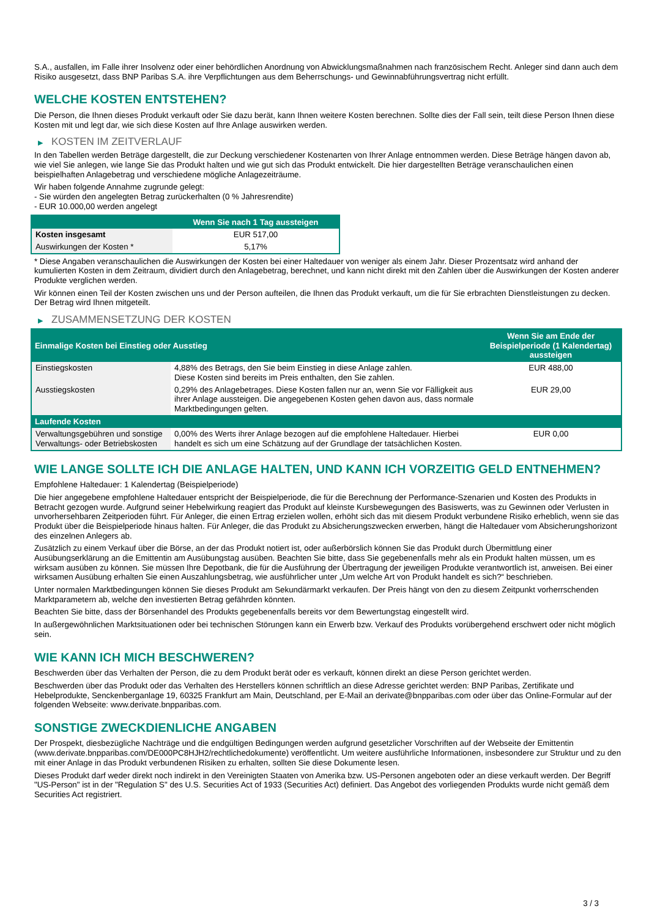S.A., ausfallen, im Falle ihrer Insolvenz oder einer behördlichen Anordnung von Abwicklungsmaßnahmen nach französischem Recht. Anleger sind dann auch dem Risiko ausgesetzt, dass BNP Paribas S.A. ihre Verpflichtungen aus dem Beherrschungs- und Gewinnabführungsvertrag nicht erfüllt.
WELCHE KOSTEN ENTSTEHEN?
Die Person, die Ihnen dieses Produkt verkauft oder Sie dazu berät, kann Ihnen weitere Kosten berechnen. Sollte dies der Fall sein, teilt diese Person Ihnen diese Kosten mit und legt dar, wie sich diese Kosten auf Ihre Anlage auswirken werden.
▶ KOSTEN IM ZEITVERLAUF
In den Tabellen werden Beträge dargestellt, die zur Deckung verschiedener Kostenarten von Ihrer Anlage entnommen werden. Diese Beträge hängen davon ab, wie viel Sie anlegen, wie lange Sie das Produkt halten und wie gut sich das Produkt entwickelt. Die hier dargestellten Beträge veranschaulichen einen beispielhaften Anlagebetrag und verschiedene mögliche Anlagezeiträume.
Wir haben folgende Annahme zugrunde gelegt:
- Sie würden den angelegten Betrag zurückerhalten (0 % Jahresrendite)
- EUR 10.000,00 werden angelegt
| | Wenn Sie nach 1 Tag aussteigen |
| --- | --- |
| Kosten insgesamt | EUR 517,00 |
| Auswirkungen der Kosten * | 5,17% |
* Diese Angaben veranschaulichen die Auswirkungen der Kosten bei einer Haltedauer von weniger als einem Jahr. Dieser Prozentsatz wird anhand der kumulierten Kosten in dem Zeitraum, dividiert durch den Anlagebetrag, berechnet, und kann nicht direkt mit den Zahlen über die Auswirkungen der Kosten anderer Produkte verglichen werden.
Wir können einen Teil der Kosten zwischen uns und der Person aufteilen, die Ihnen das Produkt verkauft, um die für Sie erbrachten Dienstleistungen zu decken. Der Betrag wird Ihnen mitgeteilt.
▶ ZUSAMMENSETZUNG DER KOSTEN
| Einmalige Kosten bei Einstieg oder Ausstieg | | Wenn Sie am Ende der Beispielperiode (1 Kalendertag) aussteigen |
| --- | --- | --- |
| Einstiegskosten | 4,88% des Betrags, den Sie beim Einstieg in diese Anlage zahlen. Diese Kosten sind bereits im Preis enthalten, den Sie zahlen. | EUR 488,00 |
| Ausstiegskosten | 0,29% des Anlagebetrages. Diese Kosten fallen nur an, wenn Sie vor Fälligkeit aus ihrer Anlage aussteigen. Die angegebenen Kosten gehen davon aus, dass normale Marktbedingungen gelten. | EUR 29,00 |
| Laufende Kosten | | |
| Verwaltungsgebühren und sonstige Verwaltungs- oder Betriebskosten | 0,00% des Werts ihrer Anlage bezogen auf die empfohlene Haltedauer. Hierbei handelt es sich um eine Schätzung auf der Grundlage der tatsächlichen Kosten. | EUR 0,00 |
WIE LANGE SOLLTE ICH DIE ANLAGE HALTEN, UND KANN ICH VORZEITIG GELD ENTNEHMEN?
Empfohlene Haltedauer: 1 Kalendertag (Beispielperiode)
Die hier angegebene empfohlene Haltedauer entspricht der Beispielperiode, die für die Berechnung der Performance-Szenarien und Kosten des Produkts in Betracht gezogen wurde. Aufgrund seiner Hebelwirkung reagiert das Produkt auf kleinste Kursbewegungen des Basiswerts, was zu Gewinnen oder Verlusten in unvorhersehbaren Zeitperioden führt. Für Anleger, die einen Ertrag erzielen wollen, erhöht sich das mit diesem Produkt verbundene Risiko erheblich, wenn sie das Produkt über die Beispielperiode hinaus halten. Für Anleger, die das Produkt zu Absicherungszwecken erwerben, hängt die Haltedauer vom Absicherungshorizont des einzelnen Anlegers ab.
Zusätzlich zu einem Verkauf über die Börse, an der das Produkt notiert ist, oder außerbörslich können Sie das Produkt durch Übermittlung einer Ausübungserklärung an die Emittentin am Ausübungstag ausüben. Beachten Sie bitte, dass Sie gegebenenfalls mehr als ein Produkt halten müssen, um es wirksam ausüben zu können. Sie müssen Ihre Depotbank, die für die Ausführung der Übertragung der jeweiligen Produkte verantwortlich ist, anweisen. Bei einer wirksamen Ausübung erhalten Sie einen Auszahlungsbetrag, wie ausführlicher unter „Um welche Art von Produkt handelt es sich?“ beschrieben.
Unter normalen Marktbedingungen können Sie dieses Produkt am Sekundärmarkt verkaufen. Der Preis hängt von den zu diesem Zeitpunkt vorherrschenden Marktparametern ab, welche den investierten Betrag gefährden könnten.
Beachten Sie bitte, dass der Börsenhandel des Produkts gegebenenfalls bereits vor dem Bewertungstag eingestellt wird.
In außergewöhnlichen Marktsituationen oder bei technischen Störungen kann ein Erwerb bzw. Verkauf des Produkts vorübergehend erschwert oder nicht möglich sein.
WIE KANN ICH MICH BESCHWEREN?
Beschwerden über das Verhalten der Person, die zu dem Produkt berät oder es verkauft, können direkt an diese Person gerichtet werden.
Beschwerden über das Produkt oder das Verhalten des Herstellers können schriftlich an diese Adresse gerichtet werden: BNP Paribas, Zertifikate und Hebelprodukte, Senckenberganlage 19, 60325 Frankfurt am Main, Deutschland, per E-Mail an derivate@bnpparibas.com oder über das Online-Formular auf der folgenden Webseite: www.derivate.bnpparibas.com.
SONSTIGE ZWECKDIENLICHE ANGABEN
Der Prospekt, diesbezügliche Nachträge und die endgültigen Bedingungen werden aufgrund gesetzlicher Vorschriften auf der Webseite der Emittentin (www.derivate.bnpparibas.com/DE000PC8HJH2/rechtlichedokumente) veröffentlicht. Um weitere ausführliche Informationen, insbesondere zur Struktur und zu den mit einer Anlage in das Produkt verbundenen Risiken zu erhalten, sollten Sie diese Dokumente lesen.
Dieses Produkt darf weder direkt noch indirekt in den Vereinigten Staaten von Amerika bzw. US-Personen angeboten oder an diese verkauft werden. Der Begriff "US-Person" ist in der "Regulation S" des U.S. Securities Act of 1933 (Securities Act) definiert. Das Angebot des vorliegenden Produkts wurde nicht gemäß dem Securities Act registriert.
3 / 3